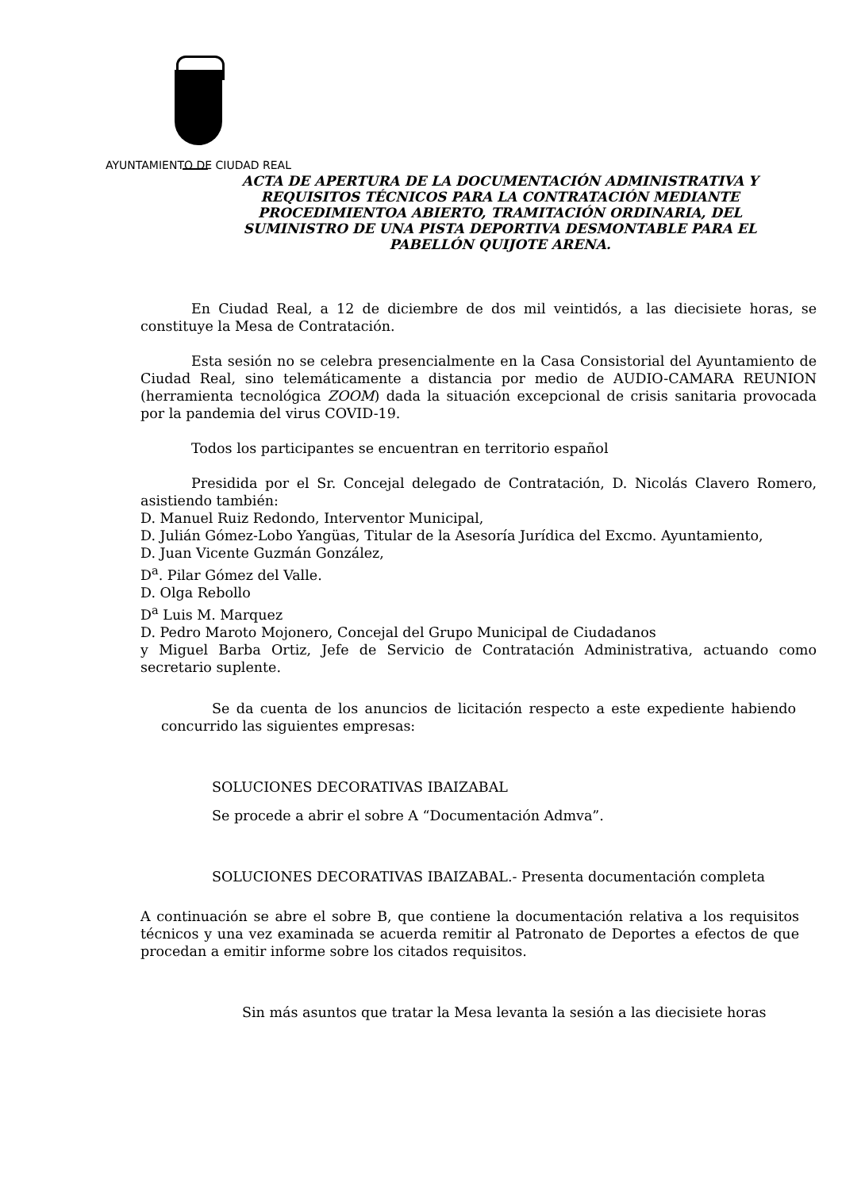AYUNTAMIENTO DE CIUDAD REAL
ACTA DE APERTURA DE LA DOCUMENTACIÓN ADMINISTRATIVA Y REQUISITOS TÉCNICOS PARA LA CONTRATACIÓN MEDIANTE PROCEDIMIENTOA ABIERTO, TRAMITACIÓN ORDINARIA, DEL SUMINISTRO DE UNA PISTA DEPORTIVA DESMONTABLE PARA EL PABELLÓN QUIJOTE ARENA.
En Ciudad Real, a 12 de diciembre de dos mil veintidós, a las diecisiete horas, se constituye la Mesa de Contratación.
Esta sesión no se celebra presencialmente en la Casa Consistorial del Ayuntamiento de Ciudad Real, sino telemáticamente a distancia por medio de AUDIO-CAMARA REUNION (herramienta tecnológica ZOOM) dada la situación excepcional de crisis sanitaria provocada por la pandemia del virus COVID-19.
Todos los participantes se encuentran en territorio español
Presidida por el Sr. Concejal delegado de Contratación, D. Nicolás Clavero Romero, asistiendo también:
D. Manuel Ruiz Redondo, Interventor Municipal,
D. Julián Gómez-Lobo Yangüas, Titular de la Asesoría Jurídica del Excmo. Ayuntamiento,
D. Juan Vicente Guzmán González,
D<sup>a</sup>. Pilar Gómez del Valle.
D. Olga Rebollo
D<sup>a</sup> Luis M. Marquez
D. Pedro Maroto Mojonero, Concejal del Grupo Municipal de Ciudadanos
y Miguel Barba Ortiz, Jefe de Servicio de Contratación Administrativa, actuando como secretario suplente.
Se da cuenta de los anuncios de licitación respecto a este expediente habiendo concurrido las siguientes empresas:
SOLUCIONES DECORATIVAS IBAIZABAL
Se procede a abrir el sobre A “Documentación Admva”.
SOLUCIONES DECORATIVAS IBAIZABAL.- Presenta documentación completa
A continuación se abre el sobre B, que contiene la documentación relativa a los requisitos técnicos y una vez examinada se acuerda remitir al Patronato de Deportes a efectos de que procedan a emitir informe sobre los citados requisitos.
Sin más asuntos que tratar la Mesa levanta la sesión a las diecisiete horas